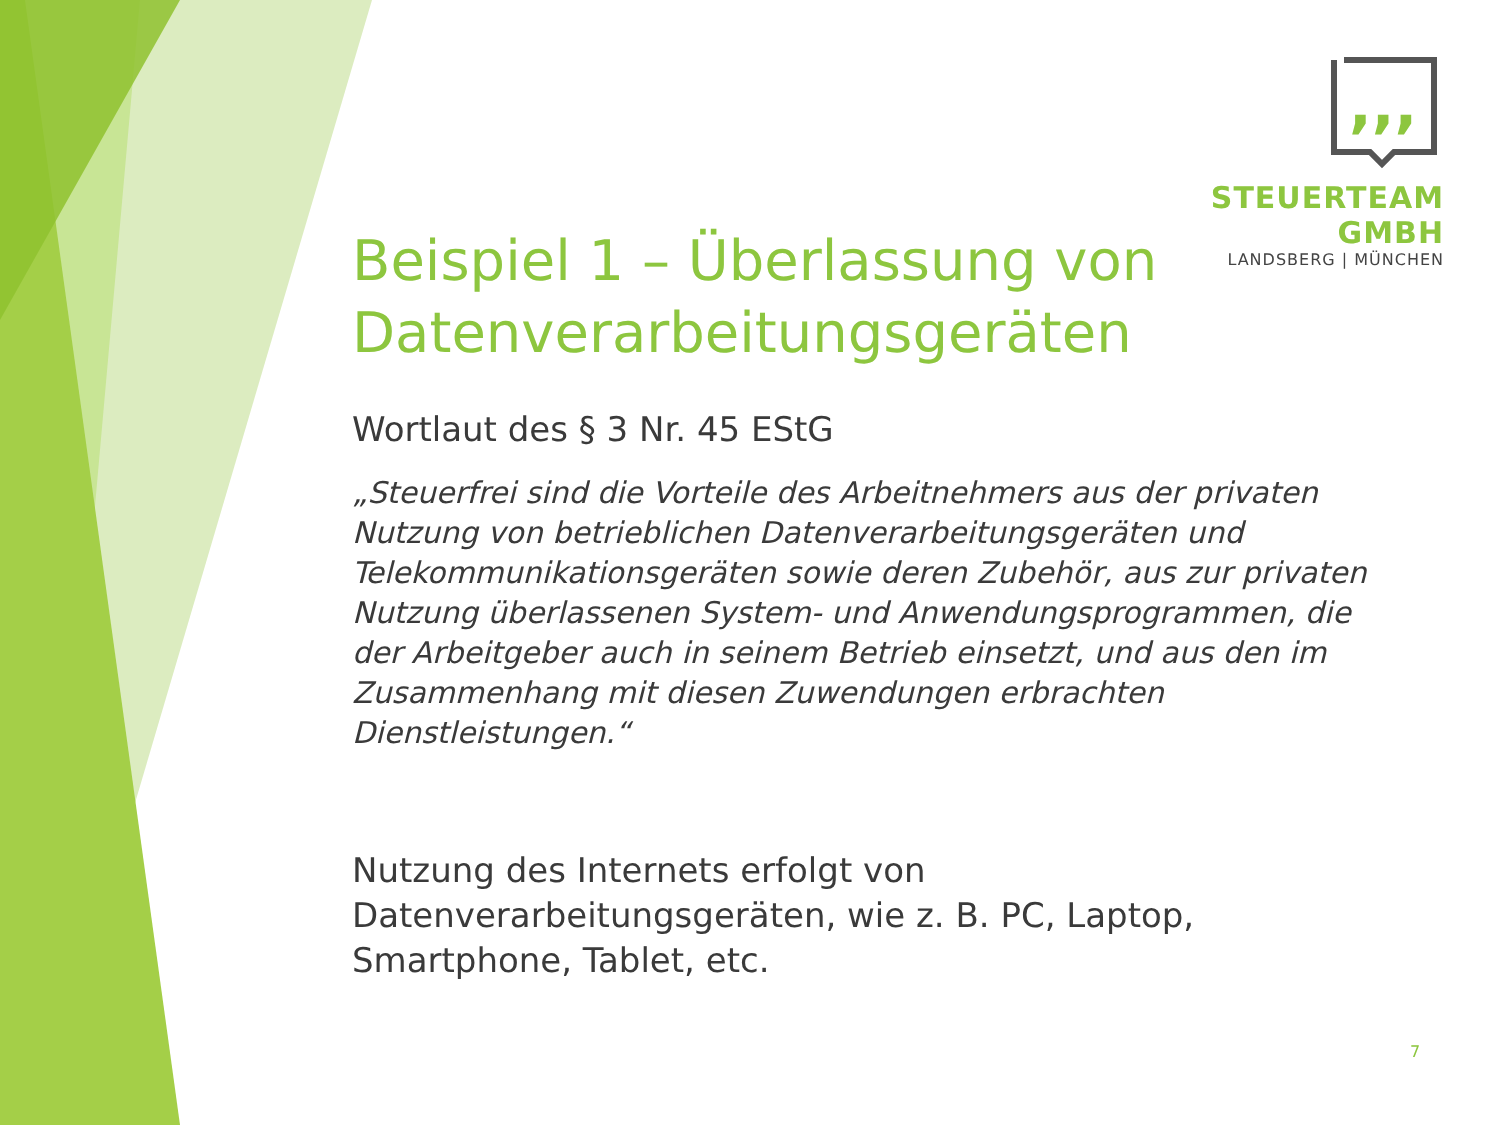,,,
STEUERTEAM GMBH
LANDSBERG | MÜNCHEN
Beispiel 1 – Überlassung von Datenverarbeitungsgeräten
Wortlaut des § 3 Nr. 45 EStG
„Steuerfrei sind die Vorteile des Arbeitnehmers aus der privaten Nutzung von betrieblichen Datenverarbeitungsgeräten und Telekommunikationsgeräten sowie deren Zubehör, aus zur privaten Nutzung überlassenen System- und Anwendungsprogrammen, die der Arbeitgeber auch in seinem Betrieb einsetzt, und aus den im Zusammenhang mit diesen Zuwendungen erbrachten Dienstleistungen.“
Nutzung des Internets erfolgt von Datenverarbeitungsgeräten, wie z. B. PC, Laptop, Smartphone, Tablet, etc.
7